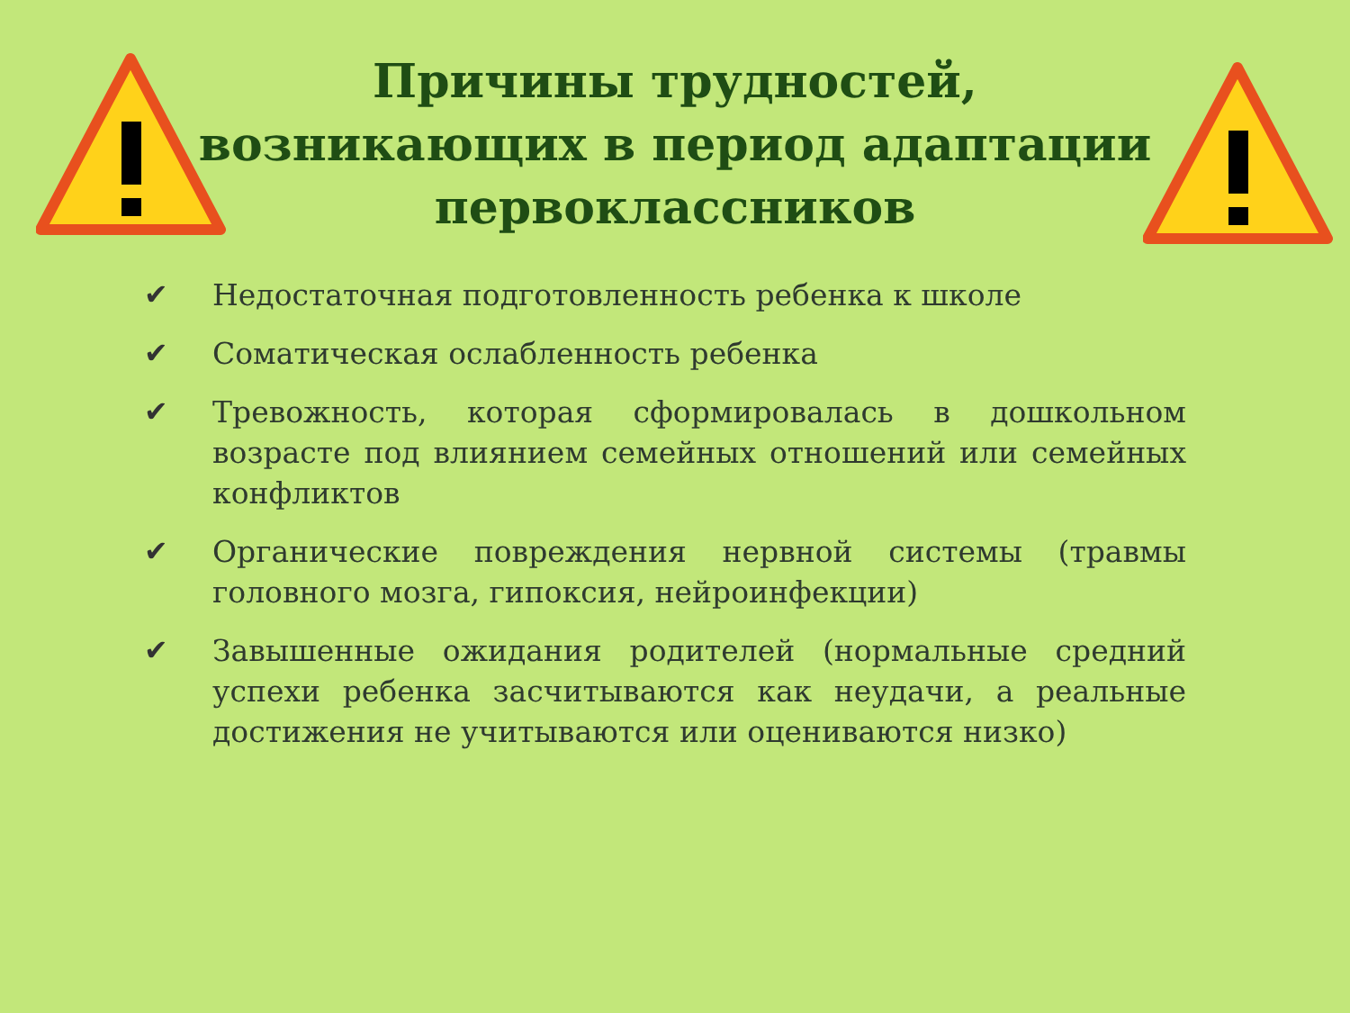Причины трудностей, возникающих в период адаптации первоклассников
✔ Недостаточная подготовленность ребенка к школе
✔ Соматическая ослабленность ребенка
✔ Тревожность, которая сформировалась в дошкольном возрасте под влиянием семейных отношений или семейных конфликтов
✔ Органические повреждения нервной системы (травмы головного мозга, гипоксия, нейроинфекции)
✔ Завышенные ожидания родителей (нормальные средний успехи ребенка засчитываются как неудачи, а реальные достижения не учитываются или оцениваются низко)